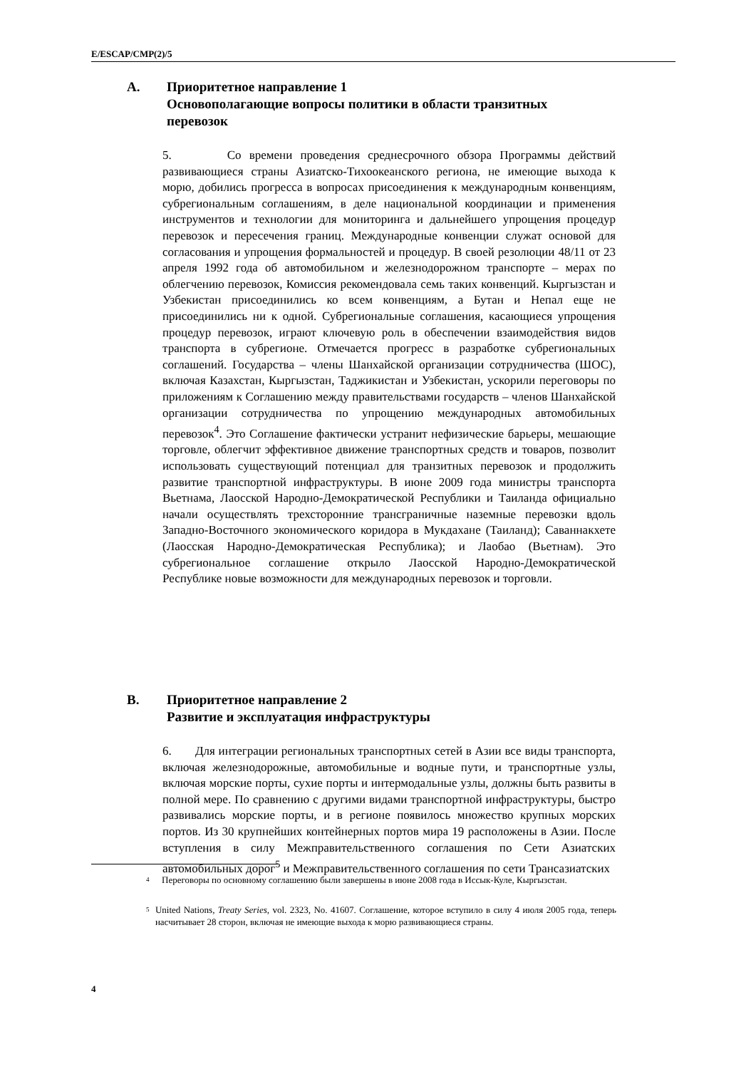E/ESCAP/CMP(2)/5
A. Приоритетное направление 1
Основополагающие вопросы политики в области транзитных
перевозок
5. Со времени проведения среднесрочного обзора Программы действий развивающиеся страны Азиатско-Тихоокеанского региона, не имеющие выхода к морю, добились прогресса в вопросах присоединения к международным конвенциям, субрегиональным соглашениям, в деле национальной координации и применения инструментов и технологии для мониторинга и дальнейшего упрощения процедур перевозок и пересечения границ. Международные конвенции служат основой для согласования и упрощения формальностей и процедур. В своей резолюции 48/11 от 23 апреля 1992 года об автомобильном и железнодорожном транспорте – мерах по облегчению перевозок, Комиссия рекомендовала семь таких конвенций. Кыргызстан и Узбекистан присоединились ко всем конвенциям, а Бутан и Непал еще не присоединились ни к одной. Субрегиональные соглашения, касающиеся упрощения процедур перевозок, играют ключевую роль в обеспечении взаимодействия видов транспорта в субрегионе. Отмечается прогресс в разработке субрегиональных соглашений. Государства – члены Шанхайской организации сотрудничества (ШОС), включая Казахстан, Кыргызстан, Таджикистан и Узбекистан, ускорили переговоры по приложениям к Соглашению между правительствами государств – членов Шанхайской организации сотрудничества по упрощению международных автомобильных перевозок<sup>4</sup>. Это Соглашение фактически устранит нефизические барьеры, мешающие торговле, облегчит эффективное движение транспортных средств и товаров, позволит использовать существующий потенциал для транзитных перевозок и продолжить развитие транспортной инфраструктуры. В июне 2009 года министры транспорта Вьетнама, Лаосской Народно-Демократической Республики и Таиланда официально начали осуществлять трехсторонние трансграничные наземные перевозки вдоль Западно-Восточного экономического коридора в Мукдахане (Таиланд); Саваннакхете (Лаосская Народно-Демократическая Республика); и Лаобао (Вьетнам). Это субрегиональное соглашение открыло Лаосской Народно-Демократической Республике новые возможности для международных перевозок и торговли.
B. Приоритетное направление 2
Развитие и эксплуатация инфраструктуры
6. Для интеграции региональных транспортных сетей в Азии все виды транспорта, включая железнодорожные, автомобильные и водные пути, и транспортные узлы, включая морские порты, сухие порты и интермодальные узлы, должны быть развиты в полной мере. По сравнению с другими видами транспортной инфраструктуры, быстро развивались морские порты, и в регионе появилось множество крупных морских портов. Из 30 крупнейших контейнерных портов мира 19 расположены в Азии. После вступления в силу Межправительственного соглашения по Сети Азиатских автомобильных дорог<sup>5</sup> и Межправительственного соглашения по сети Трансазиатских
4
Переговоры по основному соглашению были завершены в июне 2008 года в Иссык-Куле, Кыргызстан.
5
United Nations, Treaty Series, vol. 2323, No. 41607. Соглашение, которое вступило в силу 4 июля 2005 года, теперь насчитывает 28 сторон, включая не имеющие выхода к морю развивающиеся страны.
4